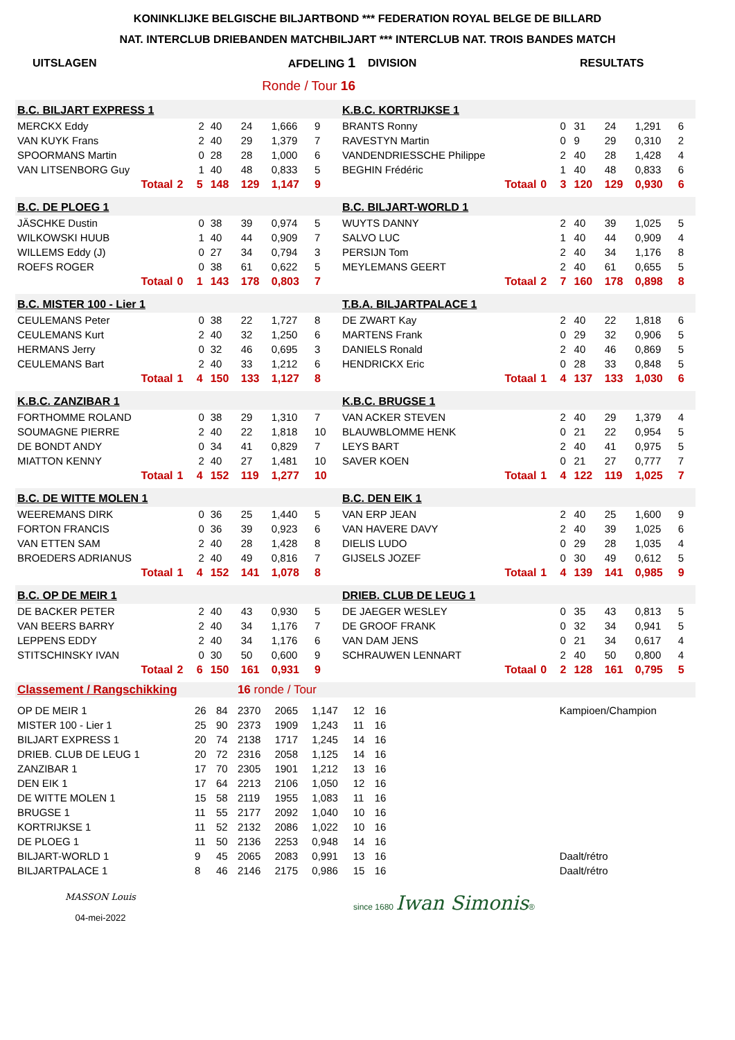KONINKLIJKE BELGISCHE BILJARTBOND *** FEDERATION ROYAL BELGE DE BILLARD
NAT. INTERCLUB DRIEBANDEN MATCHBILJART *** INTERCLUB NAT. TROIS BANDES MATCH
| UITSLAGEN | AFDELING 1 | DIVISION | RESULTATS |
| | Ronde / Tour 16 | | |
| B.C. BILJART EXPRESS 1 | | | | | | | | | K.B.C. KORTRIJKSE 1 | | | | | | | | |
| MERCKX Eddy | | | 2 | 40 | 24 | 1,666 | 9 | | BRANTS Ronny | | | 0 | 31 | 24 | 1,291 | 6 | |
| VAN KUYK Frans | | | 2 | 40 | 29 | 1,379 | 7 | | RAVESTYN Martin | | | 0 | 9 | 29 | 0,310 | 2 | |
| SPOORMANS Martin | | | 0 | 28 | 28 | 1,000 | 6 | | VANDENDRIESSCHE Philippe | | | 2 | 40 | 28 | 1,428 | 4 | |
| VAN LITSENBORG Guy | | | 1 | 40 | 48 | 0,833 | 5 | | BEGHIN Frédéric | | | 1 | 40 | 48 | 0,833 | 6 | |
| Totaal | 2 | | 5 | 148 | 129 | 1,147 | 9 | | Totaal | 0 | | 3 | 120 | 129 | 0,930 | 6 | |
| B.C. DE PLOEG 1 | | | | | | | | | B.C. BILJART-WORLD 1 | | | | | | | | |
| JÄSCHKE Dustin | | | 0 | 38 | 39 | 0,974 | 5 | | WUYTS DANNY | | | 2 | 40 | 39 | 1,025 | 5 | |
| WILKOWSKI HUUB | | | 1 | 40 | 44 | 0,909 | 7 | | SALVO LUC | | | 1 | 40 | 44 | 0,909 | 4 | |
| WILLEMS Eddy (J) | | | 0 | 27 | 34 | 0,794 | 3 | | PERSIJN Tom | | | 2 | 40 | 34 | 1,176 | 8 | |
| ROEFS ROGER | | | 0 | 38 | 61 | 0,622 | 5 | | MEYLEMANS GEERT | | | 2 | 40 | 61 | 0,655 | 5 | |
| Totaal | 0 | | 1 | 143 | 178 | 0,803 | 7 | | Totaal | 2 | | 7 | 160 | 178 | 0,898 | 8 | |
| B.C. MISTER 100 - Lier 1 | | | | | | | | | T.B.A. BILJARTPALACE 1 | | | | | | | | |
| CEULEMANS Peter | | | 0 | 38 | 22 | 1,727 | 8 | | DE ZWART Kay | | | 2 | 40 | 22 | 1,818 | 6 | |
| CEULEMANS Kurt | | | 2 | 40 | 32 | 1,250 | 6 | | MARTENS Frank | | | 0 | 29 | 32 | 0,906 | 5 | |
| HERMANS Jerry | | | 0 | 32 | 46 | 0,695 | 3 | | DANIELS Ronald | | | 2 | 40 | 46 | 0,869 | 5 | |
| CEULEMANS Bart | | | 2 | 40 | 33 | 1,212 | 6 | | HENDRICKX Eric | | | 0 | 28 | 33 | 0,848 | 5 | |
| Totaal | 1 | | 4 | 150 | 133 | 1,127 | 8 | | Totaal | 1 | | 4 | 137 | 133 | 1,030 | 6 | |
| K.B.C. ZANZIBAR 1 | | | | | | | | | K.B.C. BRUGSE 1 | | | | | | | | |
| FORTHOMME ROLAND | | | 0 | 38 | 29 | 1,310 | 7 | | VAN ACKER STEVEN | | | 2 | 40 | 29 | 1,379 | 4 | |
| SOUMAGNE PIERRE | | | 2 | 40 | 22 | 1,818 | 10 | | BLAUWBLOMME HENK | | | 0 | 21 | 22 | 0,954 | 5 | |
| DE BONDT ANDY | | | 0 | 34 | 41 | 0,829 | 7 | | LEYS BART | | | 2 | 40 | 41 | 0,975 | 5 | |
| MIATTON KENNY | | | 2 | 40 | 27 | 1,481 | 10 | | SAVER KOEN | | | 0 | 21 | 27 | 0,777 | 7 | |
| Totaal | 1 | | 4 | 152 | 119 | 1,277 | 10 | | Totaal | 1 | | 4 | 122 | 119 | 1,025 | 7 | |
| B.C. DE WITTE MOLEN 1 | | | | | | | | | B.C. DEN EIK 1 | | | | | | | | |
| WEEREMANS DIRK | | | 0 | 36 | 25 | 1,440 | 5 | | VAN ERP JEAN | | | 2 | 40 | 25 | 1,600 | 9 | |
| FORTON FRANCIS | | | 0 | 36 | 39 | 0,923 | 6 | | VAN HAVERE DAVY | | | 2 | 40 | 39 | 1,025 | 6 | |
| VAN ETTEN SAM | | | 2 | 40 | 28 | 1,428 | 8 | | DIELIS LUDO | | | 0 | 29 | 28 | 1,035 | 4 | |
| BROEDERS ADRIANUS | | | 2 | 40 | 49 | 0,816 | 7 | | GIJSELS JOZEF | | | 0 | 30 | 49 | 0,612 | 5 | |
| Totaal | 1 | | 4 | 152 | 141 | 1,078 | 8 | | Totaal | 1 | | 4 | 139 | 141 | 0,985 | 9 | |
| B.C. OP DE MEIR 1 | | | | | | | | | DRIEB. CLUB DE LEUG 1 | | | | | | | | |
| DE BACKER PETER | | | 2 | 40 | 43 | 0,930 | 5 | | DE JAEGER WESLEY | | | 0 | 35 | 43 | 0,813 | 5 | |
| VAN BEERS BARRY | | | 2 | 40 | 34 | 1,176 | 7 | | DE GROOF FRANK | | | 0 | 32 | 34 | 0,941 | 5 | |
| LEPPENS EDDY | | | 2 | 40 | 34 | 1,176 | 6 | | VAN DAM JENS | | | 0 | 21 | 34 | 0,617 | 4 | |
| STITSCHINSKY IVAN | | | 0 | 30 | 50 | 0,600 | 9 | | SCHRAUWEN LENNART | | | 2 | 40 | 50 | 0,800 | 4 | |
| Totaal | 2 | | 6 | 150 | 161 | 0,931 | 9 | | Totaal | 0 | | 2 | 128 | 161 | 0,795 | 5 | |
| Classement / Rangschikking | | | 16 ronde / Tour | | | | | | |
| OP DE MEIR 1 | 26 | 84 | 2370 | 2065 | 1,147 | 12 | 16 | | Kampioen/Champion |
| MISTER 100 - Lier 1 | 25 | 90 | 2373 | 1909 | 1,243 | 11 | 16 | | |
| BILJART EXPRESS 1 | 20 | 74 | 2138 | 1717 | 1,245 | 14 | 16 | | |
| DRIEB. CLUB DE LEUG 1 | 20 | 72 | 2316 | 2058 | 1,125 | 14 | 16 | | |
| ZANZIBAR 1 | 17 | 70 | 2305 | 1901 | 1,212 | 13 | 16 | | |
| DEN EIK 1 | 17 | 64 | 2213 | 2106 | 1,050 | 12 | 16 | | |
| DE WITTE MOLEN 1 | 15 | 58 | 2119 | 1955 | 1,083 | 11 | 16 | | |
| BRUGSE 1 | 11 | 55 | 2177 | 2092 | 1,040 | 10 | 16 | | |
| KORTRIJKSE 1 | 11 | 52 | 2132 | 2086 | 1,022 | 10 | 16 | | |
| DE PLOEG 1 | 11 | 50 | 2136 | 2253 | 0,948 | 14 | 16 | | |
| BILJART-WORLD 1 | 9 | 45 | 2065 | 2083 | 0,991 | 13 | 16 | | Daalt/rétro |
| BILJARTPALACE 1 | 8 | 46 | 2146 | 2175 | 0,986 | 15 | 16 | | Daalt/rétro |
MASSON Louis
04-mei-2022
since 1680 Iwan Simonis®